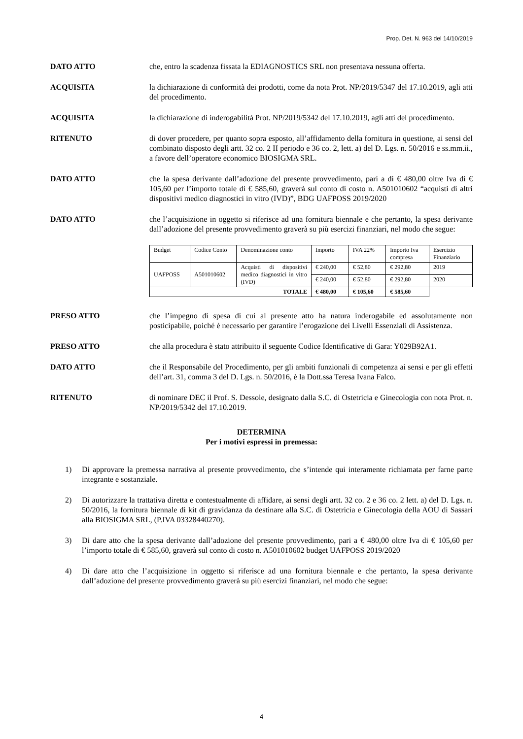Prop. Det. N. 963 del 14/10/2019
DATO ATTO che, entro la scadenza fissata la EDIAGNOSTICS SRL non presentava nessuna offerta.
ACQUISITA la dichiarazione di conformità dei prodotti, come da nota Prot. NP/2019/5347 del 17.10.2019, agli atti del procedimento.
ACQUISITA la dichiarazione di inderogabilità Prot. NP/2019/5342 del 17.10.2019, agli atti del procedimento.
RITENUTO di dover procedere, per quanto sopra esposto, all’affidamento della fornitura in questione, ai sensi del combinato disposto degli artt. 32 co. 2 II periodo e 36 co. 2, lett. a) del D. Lgs. n. 50/2016 e ss.mm.ii., a favore dell’operatore economico BIOSIGMA SRL.
DATO ATTO che la spesa derivante dall’adozione del presente provvedimento, pari a di € 480,00 oltre Iva di € 105,60 per l’importo totale di € 585,60, graverà sul conto di costo n. A501010602 “acquisti di altri dispositivi medico diagnostici in vitro (IVD)”, BDG UAFPOSS 2019/2020
DATO ATTO che l’acquisizione in oggetto si riferisce ad una fornitura biennale e che pertanto, la spesa derivante dall’adozione del presente provvedimento graverà su più esercizi finanziari, nel modo che segue:
| Budget | Codice Conto | Denominazione conto | Importo | IVA 22% | Importo Iva compresa | Esercizio Finanziario |
| UAFPOSS | A501010602 | Acquisti di dispositivi medico diagnostici in vitro (IVD) | € 240,00 | € 52,80 | € 292,80 | 2019 |
| | | | € 240,00 | € 52,80 | € 292,80 | 2020 |
| TOTALE | | | € 480,00 | € 105,60 | € 585,60 | |
PRESO ATTO che l’impegno di spesa di cui al presente atto ha natura inderogabile ed assolutamente non posticipabile, poiché è necessario per garantire l’erogazione dei Livelli Essenziali di Assistenza.
PRESO ATTO che alla procedura è stato attribuito il seguente Codice Identificative di Gara: Y029B92A1.
DATO ATTO che il Responsabile del Procedimento, per gli ambiti funzionali di competenza ai sensi e per gli effetti dell’art. 31, comma 3 del D. Lgs. n. 50/2016, è la Dott.ssa Teresa Ivana Falco.
RITENUTO di nominare DEC il Prof. S. Dessole, designato dalla S.C. di Ostetricia e Ginecologia con nota Prot. n. NP/2019/5342 del 17.10.2019.
DETERMINA
Per i motivi espressi in premessa:
1) Di approvare la premessa narrativa al presente provvedimento, che s’intende qui interamente richiamata per farne parte integrante e sostanziale.
2) Di autorizzare la trattativa diretta e contestualmente di affidare, ai sensi degli artt. 32 co. 2 e 36 co. 2 lett. a) del D. Lgs. n. 50/2016, la fornitura biennale di kit di gravidanza da destinare alla S.C. di Ostetricia e Ginecologia della AOU di Sassari alla BIOSIGMA SRL, (P.IVA 03328440270).
3) Di dare atto che la spesa derivante dall’adozione del presente provvedimento, pari a € 480,00 oltre Iva di € 105,60 per l’importo totale di € 585,60, graverà sul conto di costo n. A501010602 budget UAFPOSS 2019/2020
4) Di dare atto che l’acquisizione in oggetto si riferisce ad una fornitura biennale e che pertanto, la spesa derivante dall’adozione del presente provvedimento graverà su più esercizi finanziari, nel modo che segue:
4